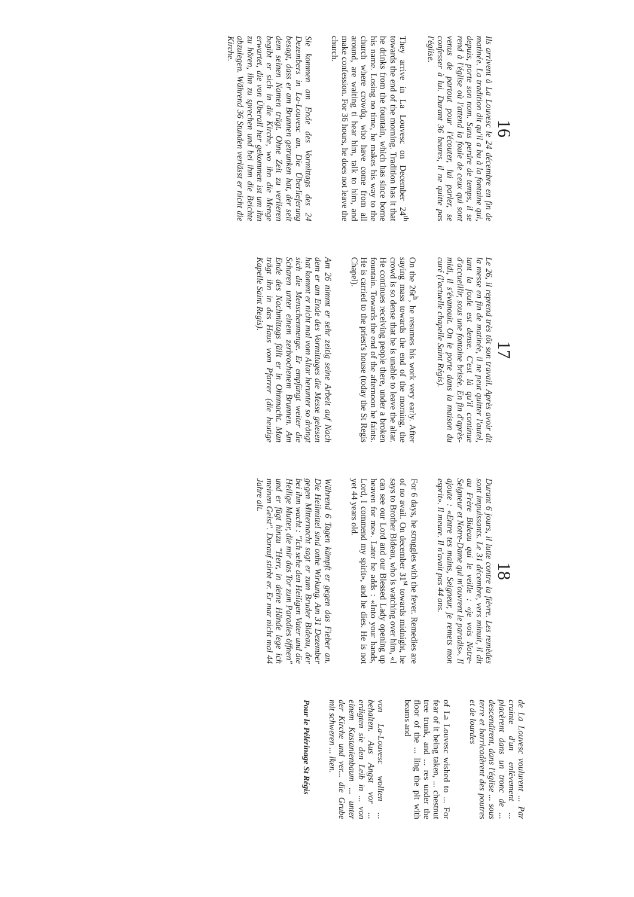16
Ils arrivent à La Louvesc le 24 décembre en fin de matinée. La tradition dit qu'il a bu à la fontaine qui, depuis, porte son nom. Sans perdre de temps, il se rend à l'église où l'attend la foule de ceux qui sont venus de partout pour l'écouter, lui parler, se confesser à lui. Durant 36 heures, il ne quitte pas l'église.
They arrive in La Louvesc on December 24<sup>th</sup> towards the end of the morning. Tradition has it that he drinks from the fountain, which has since borne his name. Losing no time, he makes his way to the church where crowdq, who have come from all around, are waiting ti hear him, talk to him, and make confession. For 36 hours, he does not leave the church.
Sie kommen am Ende des Vormittags des 24 Dezembers in La-Louvesc an. Die Überlieferung besagt, dass er am Brunnen getrunken hat, der seit dem seinen Namen trägt. Ohne Zeit zu verlieren begibt er sich in die Kirche, wo ihn die Menge erwartet, die von Überall her gekommen ist um ihn zu hören, ihn zu sprechen und bei ihm die Beichte abzulegen. Während 36 Stunden verlässt er nicht die Kirche.
17
Le 26, il reprend très tôt son travail. Après avoir dit la messe en fin de matinée, il ne peut quitter l'autel, tant la foule est dense. C'est là qu'il continue d'accueillir, sous une fontaine brisée. En fin d'après-midi, il s'évanouit. On le porte dans la maison du curé (l'actuelle chapelle Saint Régis).
On the 26t<sup>h</sup>, he resumes his work very early. After saying mass towards the end of the morning, the crowd is so dense that he is unable to leave the altar. He continues receiving people there, under a broken fountain. Towards the end of the afternoon he faints. He is carried to the priest's house (today the St Regis Chapel).
Am 26 nimmt er sehr zeitig seine Arbeit auf Nach dem er am Ende des Vormittages die Messe gelesen hat kommt er nicht mal vom Altar herunter so drängt sich die Menschenmenge. Er empfängt weiter die Scharen unter einem zerbrochenem Brunnen. Am Ende des Nachmittags fällt er in Ohnmacht. Man trägt ihn in das Haus vom Pfarrer (die heutige Kapelle Saint Regis).
18
Durant 6 jours, il lutte contre la fièvre. Les remèdes sont impuissants. Le 31 décembre, vers minuit, il dit au Frère Bideau qui le veille : «je vois Notre-Seigneur et Notre-Dame qui m'ouvrent le paradis». Il ajoute : «Entre tes mains, Seigneur, je remets mon esprit». Il meure. Il n'avait pas 44 ans.
For 6 days, he struggles with the fever. Remedies are of no avail. On december 31<sup>st</sup> towards midnight, he says to Brother Bideau, who is watching over him, «I can see our Lord and our Blessed Lady opening up heaven for me». Later he adds : «Into your hands, Lord, I commend my spirit», and he dies. He is not yet 44 years old.
Während 6 Tagen kämpft er gegen das Fieber an. Die Heilmittel sind onhe Wirkung. Am 31 Dezember gegen Mitternacht sagt er zum Bruder Bideau, der bei ihm wacht : "Ich sehe den Heiligen Vater und die Heilige Mutter, die mir das Tor zum Paradies öffnen" und er fügt hinzu "Herr, in deine Hände lege ich meinen Geist". Darauf stirbt er. Er mar nicht mal 44 Jahre alt.
de La Louvesc voulurent ... Par crainte d'un enlèvement ... placèrent dans un tronc de ... descendirent, dans l'église ... sous terre et barricadèrent des poutres et de lourdes
of La Louvesc wished to ... For fear of it being taken, ... chestnut tree trunk, and ... res under the floor of the ... ling the pit with beams and
von La-Louvesc wollten ... behalten. Aus Angst vor ... erdigten sie den Leib in ... von einem Kastanienbaum ... unter der Kirche und ver... die Grube mit schweren ... lken.
Pour le Pélérinage St Régis